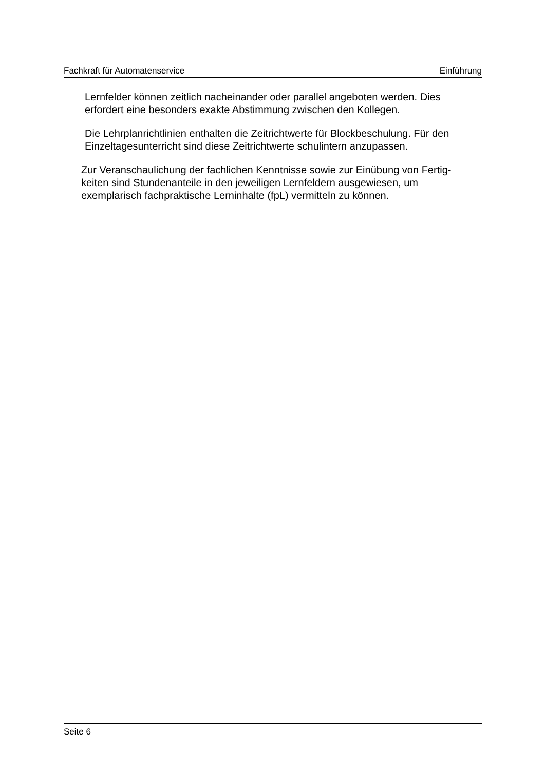Fachkraft für Automatenservice Einführung
Lernfelder können zeitlich nacheinander oder parallel angeboten werden. Dies erfordert eine besonders exakte Abstimmung zwischen den Kollegen.
Die Lehrplanrichtlinien enthalten die Zeitrichtwerte für Blockbeschulung. Für den Einzeltagesunterricht sind diese Zeitrichtwerte schulintern anzupassen.
Zur Veranschaulichung der fachlichen Kenntnisse sowie zur Einübung von Fertig-
keiten sind Stundenanteile in den jeweiligen Lernfeldern ausgewiesen, um
exemplarisch fachpraktische Lerninhalte (fpL) vermitteln zu können.
Seite 6